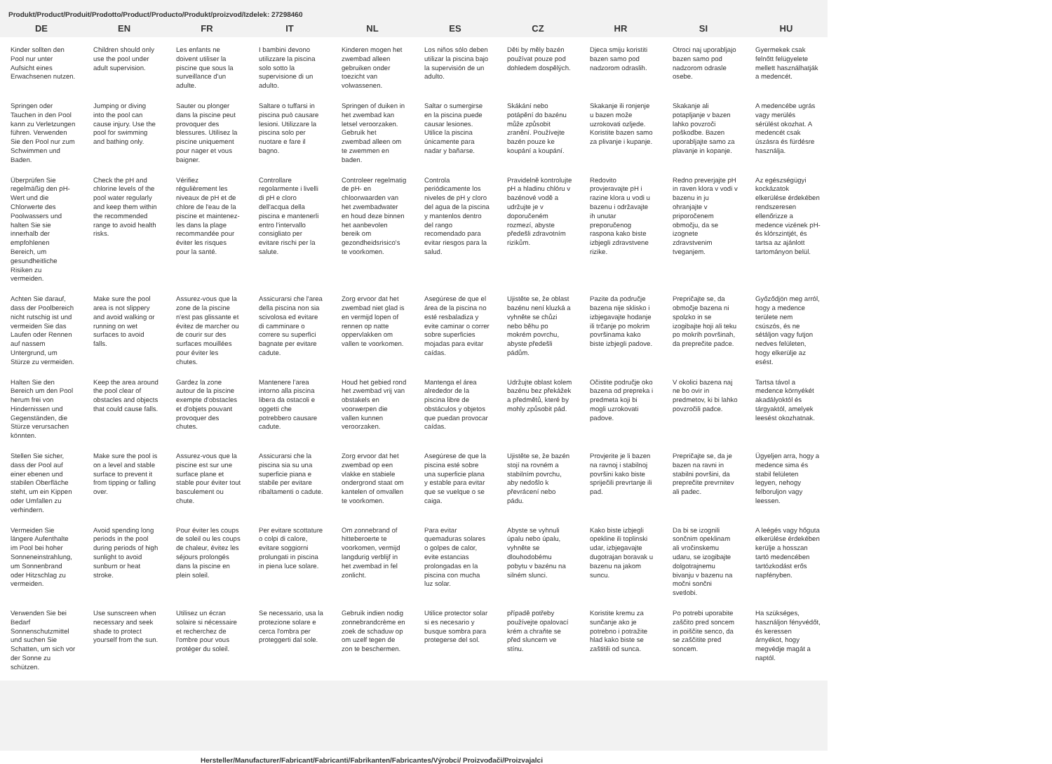Produkt/Product/Produit/Prodotto/Product/Producto/Produkt/proizvod/Izdelek: 27298460
| DE | EN | FR | IT | NL | ES | CZ | HR | SI | HU |
| --- | --- | --- | --- | --- | --- | --- | --- | --- | --- |
| Kinder sollten den Pool nur unter Aufsicht eines Erwachsenen nutzen. | Children should only use the pool under adult supervision. | Les enfants ne doivent utiliser la piscine que sous la surveillance d'un adulte. | I bambini devono utilizzare la piscina solo sotto la supervisione di un adulto. | Kinderen mogen het zwembad alleen gebruiken onder toezicht van volwassenen. | Los niños sólo deben utilizar la piscina bajo la supervisión de un adulto. | Děti by měly bazén používat pouze pod dohledem dospělých. | Djeca smiju koristiti bazen samo pod nadzorom odraslih. | Otroci naj uporabljajo bazen samo pod nadzorom odrasle osebe. | Gyermekek csak felnőtt felügyelete mellett használhatják a medencét. |
| Springen oder Tauchen in den Pool kann zu Verletzungen führen. Verwenden Sie den Pool nur zum Schwimmen und Baden. | Jumping or diving into the pool can cause injury. Use the pool for swimming and bathing only. | Sauter ou plonger dans la piscine peut provoquer des blessures. Utilisez la piscine uniquement pour nager et vous baigner. | Saltare o tuffarsi in piscina può causare lesioni. Utilizzare la piscina solo per nuotare e fare il bagno. | Springen of duiken in het zwembad kan letsel veroorzaken. Gebruik het zwembad alleen om te zwemmen en baden. | Saltar o sumergirse en la piscina puede causar lesiones. Utilice la piscina únicamente para nadar y bañarse. | Skákání nebo potápění do bazénu může způsobit zranění. Používejte bazén pouze ke koupání a koupání. | Skakanje ili ronjenje u bazen može uzrokovati ozljede. Koristite bazen samo za plivanje i kupanje. | Skakanje ali potapljanje v bazen lahko povzroči poškodbe. Bazen uporabljajte samo za plavanje in kopanje. | A medencébe ugrás vagy merülés sérülést okozhat. A medencét csak úszásra és fürdésre használja. |
| Überprüfen Sie regelmäßig den pH-Wert und die Chlorwerte des Poolwassers und halten Sie sie innerhalb der empfohlenen Bereich, um gesundheitliche Risiken zu vermeiden. | Check the pH and chlorine levels of the pool water regularly and keep them within the recommended range to avoid health risks. | Vérifiez régulièrement les niveaux de pH et de chlore de l'eau de la piscine et maintenez-les dans la plage recommandée pour éviter les risques pour la santé. | Controllare regolarmente i livelli di pH e cloro dell'acqua della piscina e mantenerli entro l'intervallo consigliato per evitare rischi per la salute. | Controleer regelmatig de pH- en chloorwaarden van het zwembadwater en houd deze binnen het aanbevolen bereik om gezondheidsrisico's te voorkomen. | Controla periódicamente los niveles de pH y cloro del agua de la piscina y mantenlos dentro del rango recomendado para evitar riesgos para la salud. | Pravidelně kontrolujte pH a hladinu chlóru v bazénové vodě a udržujte je v doporučeném rozmezí, abyste předešli zdravotním rizikům. | Redovito provjeravajte pH i razine klora u vodi u bazenu i održavajte ih unutar preporučenog raspona kako biste izbjegli zdravstvene rizike. | Redno preverjajte pH in raven klora v vodi v bazenu in ju ohranjajte v priporočenem območju, da se izognete zdravstvenim tveganjem. | Az egészségügyi kockázatok elkerülése érdekében rendszeresen ellenőrizze a medence vizének pH- és klórszintjét, és tartsa az ajánlott tartományon belül. |
| Achten Sie darauf, dass der Poolbereich nicht rutschig ist und vermeiden Sie das Laufen oder Rennen auf nassem Untergrund, um Stürze zu vermeiden. | Make sure the pool area is not slippery and avoid walking or running on wet surfaces to avoid falls. | Assurez-vous que la zone de la piscine n'est pas glissante et évitez de marcher ou de courir sur des surfaces mouillées pour éviter les chutes. | Assicurarsi che l'area della piscina non sia scivolosa ed evitare di camminare o correre su superfici bagnate per evitare cadute. | Zorg ervoor dat het zwembad niet glad is en vermijd lopen of rennen op natte oppervlakken om vallen te voorkomen. | Asegúrese de que el área de la piscina no esté resbaladiza y evite caminar o correr sobre superficies mojadas para evitar caídas. | Ujistěte se, že oblast bazénu není kluzká a vyhněte se chůzi nebo běhu po mokrém povrchu, abyste předešli pádům. | Pazite da područje bazena nije sklisko i izbjegavajte hodanje ili trčanje po mokrim površinama kako biste izbjegli padove. | Prepričajte se, da območje bazena ni spolzko in se izogibajte hoji ali teku po mokrih površinah, da preprečite padce. | Győződjön meg arról, hogy a medence területe nem csúszós, és ne sétáljon vagy futjon nedves felületen, hogy elkerülje az esést. |
| Halten Sie den Bereich um den Pool herum frei von Hindernissen und Gegenständen, die Stürze verursachen könnten. | Keep the area around the pool clear of obstacles and objects that could cause falls. | Gardez la zone autour de la piscine exempte d'obstacles et d'objets pouvant provoquer des chutes. | Mantenere l'area intorno alla piscina libera da ostacoli e oggetti che potrebbero causare cadute. | Houd het gebied rond het zwembad vrij van obstakels en voorwerpen die vallen kunnen veroorzaken. | Mantenga el área alrededor de la piscina libre de obstáculos y objetos que puedan provocar caídas. | Udržujte oblast kolem bazénu bez překážek a předmětů, které by mohly způsobit pád. | Očistite područje oko bazena od prepreka i predmeta koji bi mogli uzrokovati padove. | V okolici bazena naj ne bo ovir in predmetov, ki bi lahko povzročili padce. | Tartsa távol a medence környékét akadályoktól és tárgyaktól, amelyek leesést okozhatnak. |
| Stellen Sie sicher, dass der Pool auf einer ebenen und stabilen Oberfläche steht, um ein Kippen oder Umfallen zu verhindern. | Make sure the pool is on a level and stable surface to prevent it from tipping or falling over. | Assurez-vous que la piscine est sur une surface plane et stable pour éviter tout basculement ou chute. | Assicurarsi che la piscina sia su una superficie piana e stabile per evitare ribaltamenti o cadute. | Zorg ervoor dat het zwembad op een vlakke en stabiele ondergrond staat om kantelen of omvallen te voorkomen. | Asegúrese de que la piscina esté sobre una superficie plana y estable para evitar que se vuelque o se caiga. | Ujistěte se, že bazén stojí na rovném a stabilním povrchu, aby nedošlo k převrácení nebo pádu. | Provjerite je li bazen na ravnoj i stabilnoj površini kako biste spriječili prevrtanje ili pad. | Prepričajte se, da je bazen na ravni in stabilni površini, da preprečite prevrnitev ali padec. | Ügyeljen arra, hogy a medence sima és stabil felületen legyen, nehogy felboruljon vagy leessen. |
| Vermeiden Sie längere Aufenthalte im Pool bei hoher Sonneneinstrahlung, um Sonnenbrand oder Hitzschlag zu vermeiden. | Avoid spending long periods in the pool during periods of high sunlight to avoid sunburn or heat stroke. | Pour éviter les coups de soleil ou les coups de chaleur, évitez les séjours prolongés dans la piscine en plein soleil. | Per evitare scottature o colpi di calore, evitare soggiorni prolungati in piscina in piena luce solare. | Om zonnebrand of hitteberoerte te voorkomen, vermijd langdurig verblijf in het zwembad in fel zonlicht. | Para evitar quemaduras solares o golpes de calor, evite estancias prolongadas en la piscina con mucha luz solar. | Abyste se vyhnuli úpalu nebo úpalu, vyhněte se dlouhodobému pobytu v bazénu na silném slunci. | Kako biste izbjegli opekline ili toplinski udar, izbjegavajte dugotrajan boravak u bazenu na jakom suncu. | Da bi se izognili sončnim opeklinam ali vročinskemu udaru, se izogibajte dolgotrajnemu bivanju v bazenu na močni sončni svetlobi. | A leégés vagy hőguta elkerülése érdekében kerülje a hosszan tartó medencében tartózkodást erős napfényben. |
| Verwenden Sie bei Bedarf Sonnenschutzmittel und suchen Sie Schatten, um sich vor der Sonne zu schützen. | Use sunscreen when necessary and seek shade to protect yourself from the sun. | Utilisez un écran solaire si nécessaire et recherchez de l'ombre pour vous protéger du soleil. | Se necessario, usa la protezione solare e cerca l'ombra per proteggerti dal sole. | Gebruik indien nodig zonnebrandcrème en zoek de schaduw op om uzelf tegen de zon te beschermen. | Utilice protector solar si es necesario y busque sombra para protegerse del sol. | případě potřeby používejte opalovací krém a chraňte se před sluncem ve stínu. | Koristite kremu za sunčanje ako je potrebno i potražite hlad kako biste se zaštitili od sunca. | Po potrebi uporabite zaščito pred soncem in poiščite senco, da se zaščitite pred soncem. | Ha szükséges, használjon fényvédőt, és keressen árnyékot, hogy megvédje magát a naptól. |
Hersteller/Manufacturer/Fabricant/Fabricanti/Fabrikanten/Fabricantes/Výrobci/ Proizvođači/Proizvajalci